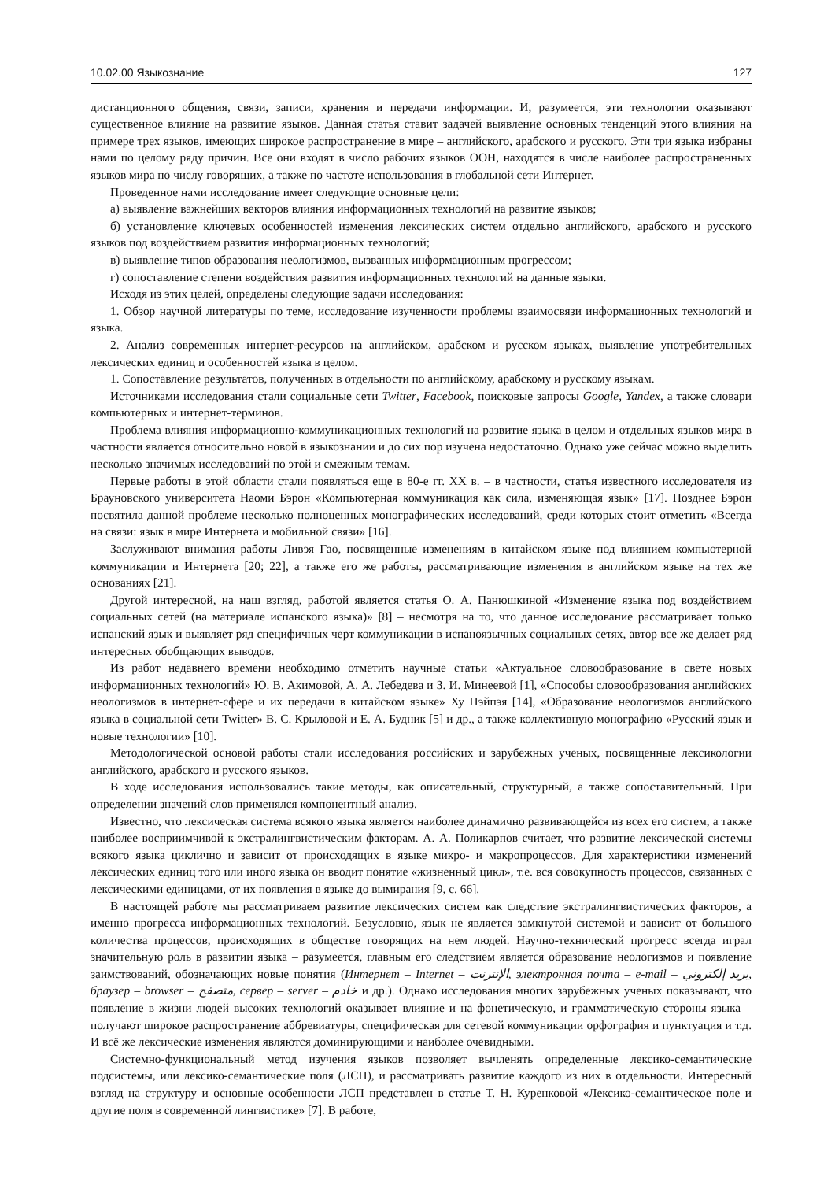10.02.00 Языкознание 127
дистанционного общения, связи, записи, хранения и передачи информации. И, разумеется, эти технологии оказывают существенное влияние на развитие языков. Данная статья ставит задачей выявление основных тенденций этого влияния на примере трех языков, имеющих широкое распространение в мире – английского, арабского и русского. Эти три языка избраны нами по целому ряду причин. Все они входят в число рабочих языков ООН, находятся в числе наиболее распространенных языков мира по числу говорящих, а также по частоте использования в глобальной сети Интернет.
Проведенное нами исследование имеет следующие основные цели:
а) выявление важнейших векторов влияния информационных технологий на развитие языков;
б) установление ключевых особенностей изменения лексических систем отдельно английского, арабского и русского языков под воздействием развития информационных технологий;
в) выявление типов образования неологизмов, вызванных информационным прогрессом;
г) сопоставление степени воздействия развития информационных технологий на данные языки.
Исходя из этих целей, определены следующие задачи исследования:
1. Обзор научной литературы по теме, исследование изученности проблемы взаимосвязи информационных технологий и языка.
2. Анализ современных интернет-ресурсов на английском, арабском и русском языках, выявление употребительных лексических единиц и особенностей языка в целом.
1. Сопоставление результатов, полученных в отдельности по английскому, арабскому и русскому языкам.
Источниками исследования стали социальные сети Twitter, Facebook, поисковые запросы Google, Yandex, а также словари компьютерных и интернет-терминов.
Проблема влияния информационно-коммуникационных технологий на развитие языка в целом и отдельных языков мира в частности является относительно новой в языкознании и до сих пор изучена недостаточно. Однако уже сейчас можно выделить несколько значимых исследований по этой и смежным темам.
Первые работы в этой области стали появляться еще в 80-е гг. XX в. – в частности, статья известного исследователя из Брауновского университета Наоми Бэрон «Компьютерная коммуникация как сила, изменяющая язык» [17]. Позднее Бэрон посвятила данной проблеме несколько полноценных монографических исследований, среди которых стоит отметить «Всегда на связи: язык в мире Интернета и мобильной связи» [16].
Заслуживают внимания работы Ливэя Гао, посвященные изменениям в китайском языке под влиянием компьютерной коммуникации и Интернета [20; 22], а также его же работы, рассматривающие изменения в английском языке на тех же основаниях [21].
Другой интересной, на наш взгляд, работой является статья О. А. Панюшкиной «Изменение языка под воздействием социальных сетей (на материале испанского языка)» [8] – несмотря на то, что данное исследование рассматривает только испанский язык и выявляет ряд специфичных черт коммуникации в испаноязычных социальных сетях, автор все же делает ряд интересных обобщающих выводов.
Из работ недавнего времени необходимо отметить научные статьи «Актуальное словообразование в свете новых информационных технологий» Ю. В. Акимовой, А. А. Лебедева и З. И. Минеевой [1], «Способы словообразования английских неологизмов в интернет-сфере и их передачи в китайском языке» Ху Пэйпэя [14], «Образование неологизмов английского языка в социальной сети Twitter» В. С. Крыловой и Е. А. Будник [5] и др., а также коллективную монографию «Русский язык и новые технологии» [10].
Методологической основой работы стали исследования российских и зарубежных ученых, посвященные лексикологии английского, арабского и русского языков.
В ходе исследования использовались такие методы, как описательный, структурный, а также сопоставительный. При определении значений слов применялся компонентный анализ.
Известно, что лексическая система всякого языка является наиболее динамично развивающейся из всех его систем, а также наиболее восприимчивой к экстралингвистическим факторам. А. А. Поликарпов считает, что развитие лексической системы всякого языка циклично и зависит от происходящих в языке микро- и макропроцессов. Для характеристики изменений лексических единиц того или иного языка он вводит понятие «жизненный цикл», т.е. вся совокупность процессов, связанных с лексическими единицами, от их появления в языке до вымирания [9, с. 66].
В настоящей работе мы рассматриваем развитие лексических систем как следствие экстралингвистических факторов, а именно прогресса информационных технологий. Безусловно, язык не является замкнутой системой и зависит от большого количества процессов, происходящих в обществе говорящих на нем людей. Научно-технический прогресс всегда играл значительную роль в развитии языка – разумеется, главным его следствием является образование неологизмов и появление заимствований, обозначающих новые понятия (Интернет – Internet – الإنترنت, электронная почта – e-mail – بريد إلكتروني, браузер – browser – متصفح, сервер – server – خادم и др.). Однако исследования многих зарубежных ученых показывают, что появление в жизни людей высоких технологий оказывает влияние и на фонетическую, и грамматическую стороны языка – получают широкое распространение аббревиатуры, специфическая для сетевой коммуникации орфография и пунктуация и т.д. И всё же лексические изменения являются доминирующими и наиболее очевидными.
Системно-функциональный метод изучения языков позволяет вычленять определенные лексико-семантические подсистемы, или лексико-семантические поля (ЛСП), и рассматривать развитие каждого из них в отдельности. Интересный взгляд на структуру и основные особенности ЛСП представлен в статье Т. Н. Куренковой «Лексико-семантическое поле и другие поля в современной лингвистике» [7]. В работе,